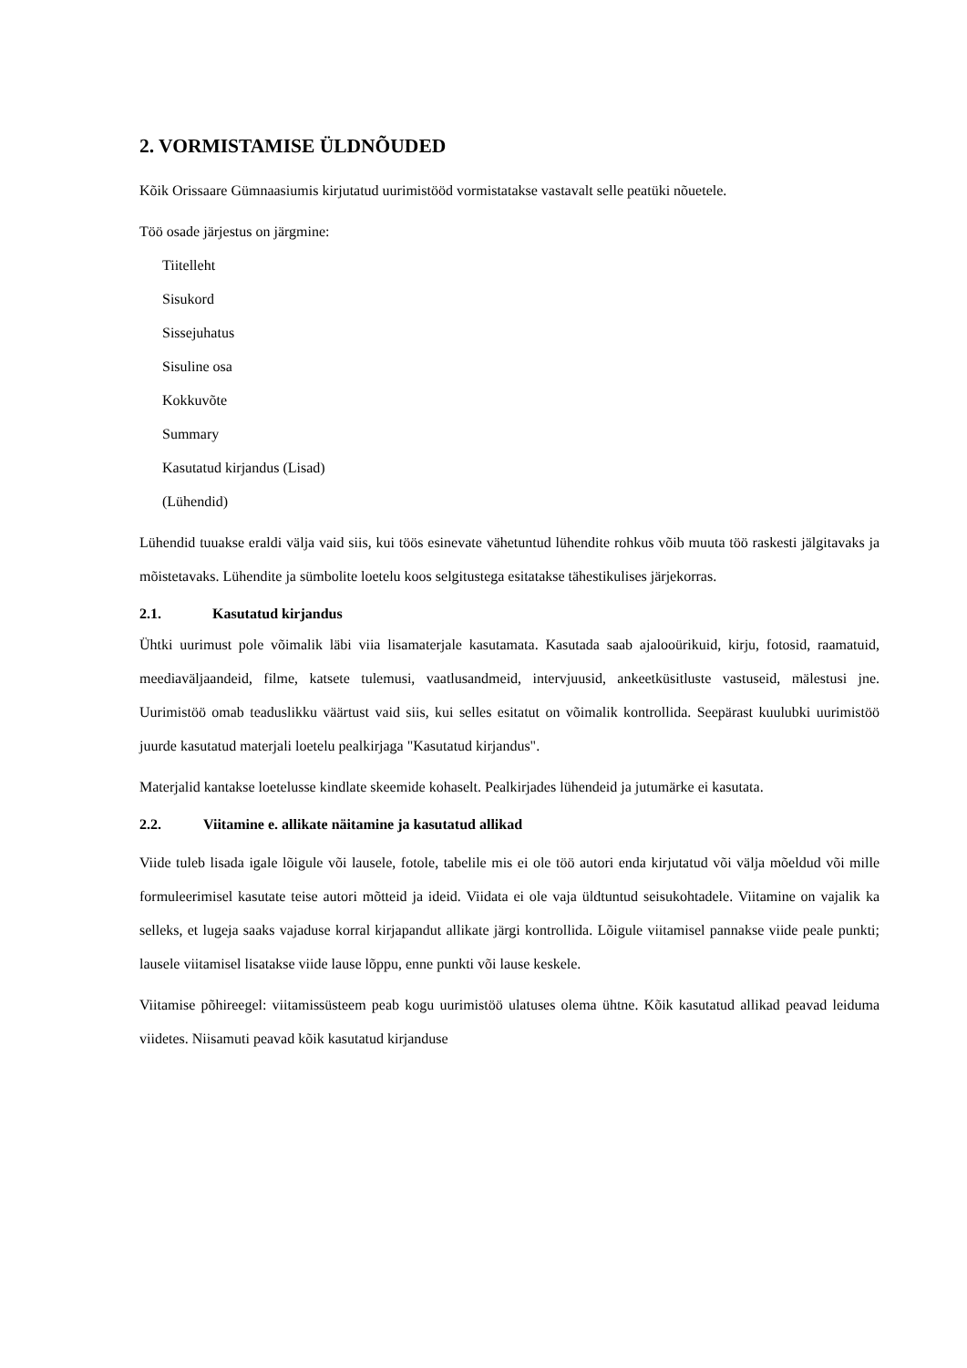2. VORMISTAMISE ÜLDNÕUDED
Kõik Orissaare Gümnaasiumis kirjutatud uurimistööd vormistatakse vastavalt selle peatüki nõuetele.
Töö osade järjestus on järgmine:
Tiitelleht
Sisukord
Sissejuhatus
Sisuline osa
Kokkuvõte
Summary
Kasutatud kirjandus (Lisad)
(Lühendid)
Lühendid tuuakse eraldi välja vaid siis, kui töös esinevate vähetuntud lühendite rohkus võib muuta töö raskesti jälgitavaks ja mõistetavaks. Lühendite ja sümbolite loetelu koos selgitustega esitatakse tähestikulises järjekorras.
2.1. Kasutatud kirjandus
Ühtki uurimust pole võimalik läbi viia lisamaterjale kasutamata. Kasutada saab ajalooürikuid, kirju, fotosid, raamatuid, meediaväljaandeid, filme, katsete tulemusi, vaatlusandmeid, intervjuusid, ankeetküsitluste vastuseid, mälestusi jne. Uurimistöö omab teaduslikku väärtust vaid siis, kui selles esitatut on võimalik kontrollida. Seepärast kuulubki uurimistöö juurde kasutatud materjali loetelu pealkirjaga "Kasutatud kirjandus".
Materjalid kantakse loetelusse kindlate skeemide kohaselt. Pealkirjades lühendeid ja jutumärke ei kasutata.
2.2. Viitamine e. allikate näitamine ja kasutatud allikad
Viide tuleb lisada igale lõigule või lausele, fotole, tabelile mis ei ole töö autori enda kirjutatud või välja mõeldud või mille formuleerimisel kasutate teise autori mõtteid ja ideid. Viidata ei ole vaja üldtuntud seisukohtadele. Viitamine on vajalik ka selleks, et lugeja saaks vajaduse korral kirjapandut allikate järgi kontrollida. Lõigule viitamisel pannakse viide peale punkti; lausele viitamisel lisatakse viide lause lõppu, enne punkti või lause keskele.
Viitamise põhireegel: viitamissüsteem peab kogu uurimistöö ulatuses olema ühtne. Kõik kasutatud allikad peavad leiduma viidetes. Niisamuti peavad kõik kasutatud kirjanduse